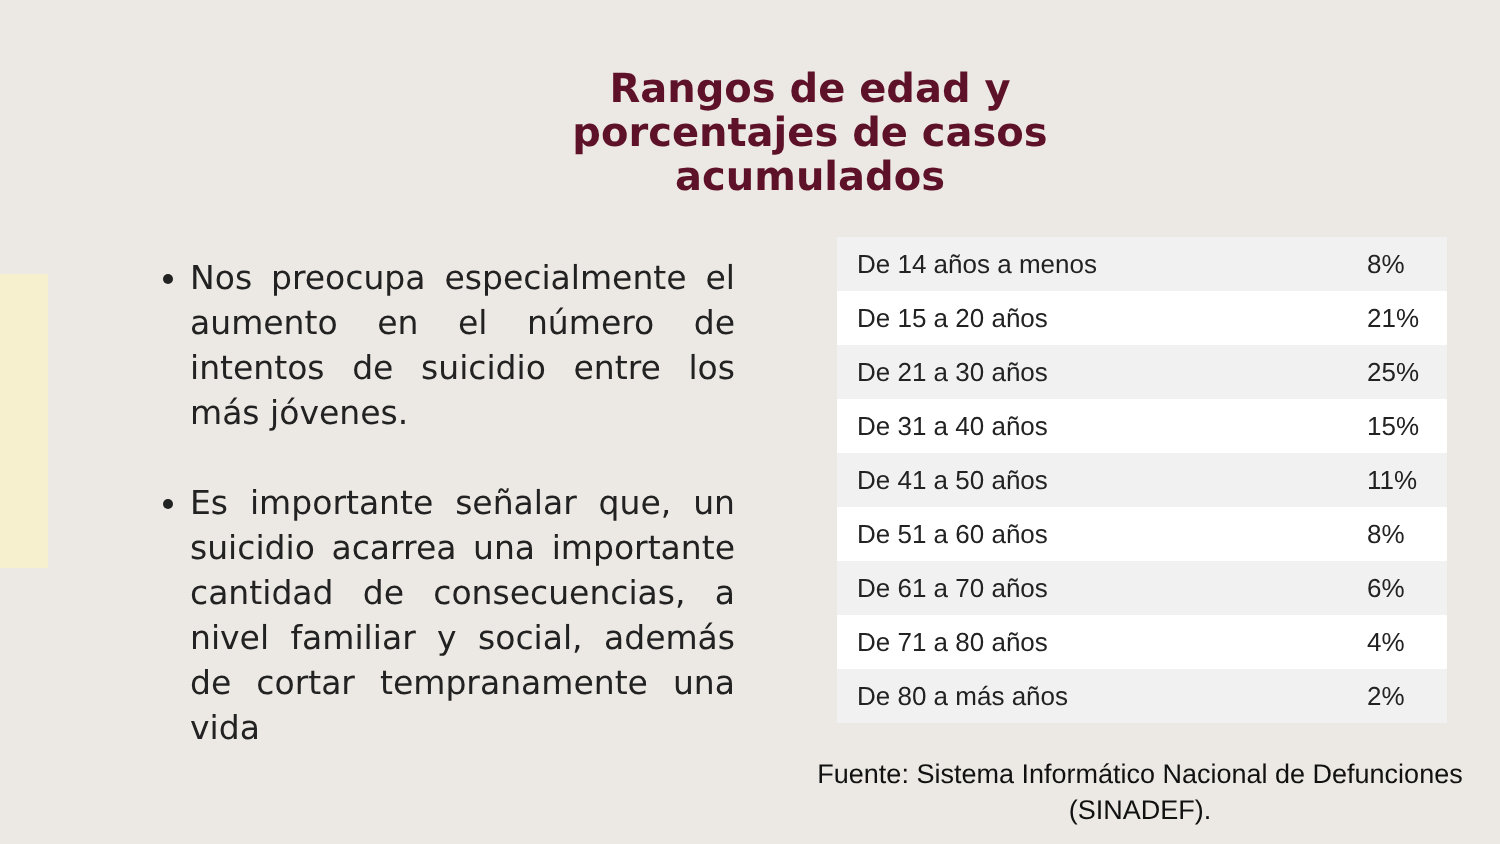Rangos de edad y porcentajes de casos acumulados
Nos preocupa especialmente el aumento en el número de intentos de suicidio entre los más jóvenes.
Es importante señalar que, un suicidio acarrea una importante cantidad de consecuencias, a nivel familiar y social, además de cortar tempranamente una vida
| De 14 años a menos | 8% |
| De 15 a 20 años | 21% |
| De 21 a 30 años | 25% |
| De 31 a 40 años | 15% |
| De 41 a 50 años | 11% |
| De 51 a 60 años | 8% |
| De 61 a 70 años | 6% |
| De 71 a 80 años | 4% |
| De 80 a más años | 2% |
Fuente: Sistema Informático Nacional de Defunciones (SINADEF).